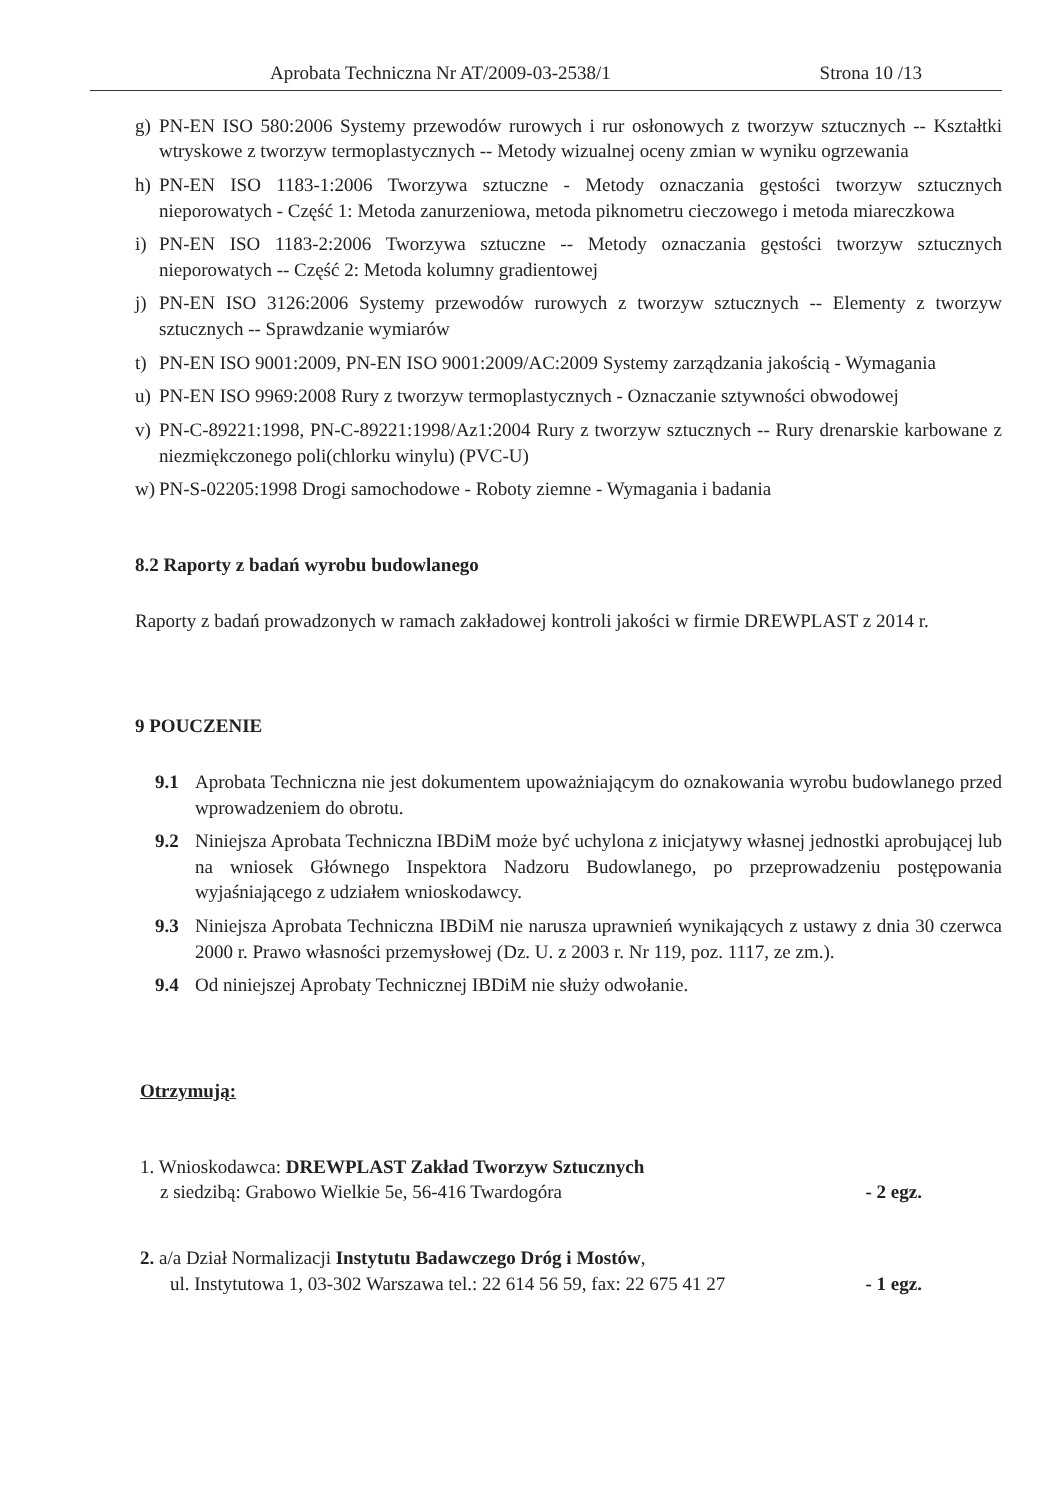Aprobata Techniczna Nr AT/2009-03-2538/1 Strona 10 /13
g) PN-EN ISO 580:2006 Systemy przewodów rurowych i rur osłonowych z tworzyw sztucznych -- Kształtki wtryskowe z tworzyw termoplastycznych -- Metody wizualnej oceny zmian w wyniku ogrzewania
h) PN-EN ISO 1183-1:2006 Tworzywa sztuczne - Metody oznaczania gęstości tworzyw sztucznych nieporowatych - Część 1: Metoda zanurzeniowa, metoda piknometru cieczowego i metoda miareczkowa
i) PN-EN ISO 1183-2:2006 Tworzywa sztuczne -- Metody oznaczania gęstości tworzyw sztucznych nieporowatych -- Część 2: Metoda kolumny gradientowej
j) PN-EN ISO 3126:2006 Systemy przewodów rurowych z tworzyw sztucznych -- Elementy z tworzyw sztucznych -- Sprawdzanie wymiarów
t) PN-EN ISO 9001:2009, PN-EN ISO 9001:2009/AC:2009 Systemy zarządzania jakością - Wymagania
u) PN-EN ISO 9969:2008 Rury z tworzyw termoplastycznych - Oznaczanie sztywności obwodowej
v) PN-C-89221:1998, PN-C-89221:1998/Az1:2004 Rury z tworzyw sztucznych -- Rury drenarskie karbowane z niezmiękczonego poli(chlorku winylu) (PVC-U)
w) PN-S-02205:1998 Drogi samochodowe - Roboty ziemne - Wymagania i badania
8.2 Raporty z badań wyrobu budowlanego
Raporty z badań prowadzonych w ramach zakładowej kontroli jakości w firmie DREWPLAST z 2014 r.
9 POUCZENIE
9.1 Aprobata Techniczna nie jest dokumentem upoważniającym do oznakowania wyrobu budowlanego przed wprowadzeniem do obrotu.
9.2 Niniejsza Aprobata Techniczna IBDiM może być uchylona z inicjatywy własnej jednostki aprobującej lub na wniosek Głównego Inspektora Nadzoru Budowlanego, po przeprowadzeniu postępowania wyjaśniającego z udziałem wnioskodawcy.
9.3 Niniejsza Aprobata Techniczna IBDiM nie narusza uprawnień wynikających z ustawy z dnia 30 czerwca 2000 r. Prawo własności przemysłowej (Dz. U. z 2003 r. Nr 119, poz. 1117, ze zm.).
9.4 Od niniejszej Aprobaty Technicznej IBDiM nie służy odwołanie.
Otrzymują:
1. Wnioskodawca: DREWPLAST Zakład Tworzyw Sztucznych
z siedzibą: Grabowo Wielkie 5e, 56-416 Twardogóra - 2 egz.
2. a/a Dział Normalizacji Instytutu Badawczego Dróg i Mostów,
ul. Instytutowa 1, 03-302 Warszawa tel.: 22 614 56 59, fax: 22 675 41 27 - 1 egz.